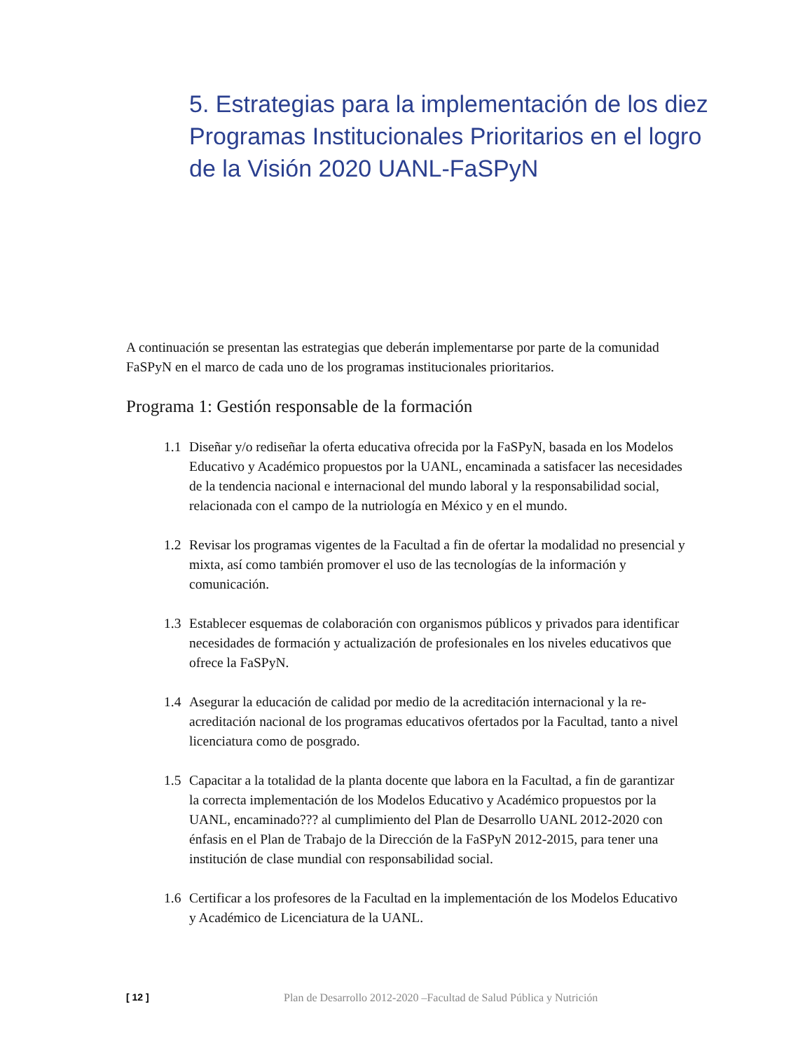5. Estrategias para la implementación de los diez Programas Institucionales Prioritarios en el logro de la Visión 2020 UANL-FaSPyN
A continuación se presentan las estrategias que deberán implementarse por parte de la comunidad FaSPyN en el marco de cada uno de los programas institucionales prioritarios.
Programa 1: Gestión responsable de la formación
1.1 Diseñar y/o rediseñar la oferta educativa ofrecida por la FaSPyN, basada en los Modelos Educativo y Académico propuestos por la UANL, encaminada a satisfacer las necesidades de la tendencia nacional e internacional del mundo laboral y la responsabilidad social, relacionada con el campo de la nutriología en México y en el mundo.
1.2 Revisar los programas vigentes de la Facultad a fin de ofertar la modalidad no presencial y mixta, así como también promover el uso de las tecnologías de la información y comunicación.
1.3 Establecer esquemas de colaboración con organismos públicos y privados para identificar necesidades de formación y actualización de profesionales en los niveles educativos que ofrece la FaSPyN.
1.4 Asegurar la educación de calidad por medio de la acreditación internacional y la re-acreditación nacional de los programas educativos ofertados por la Facultad, tanto a nivel licenciatura como de posgrado.
1.5 Capacitar a la totalidad de la planta docente que labora en la Facultad, a fin de garantizar la correcta implementación de los Modelos Educativo y Académico propuestos por la UANL, encaminado??? al cumplimiento del Plan de Desarrollo UANL 2012-2020 con énfasis en el Plan de Trabajo de la Dirección de la FaSPyN 2012-2015, para tener una institución de clase mundial con responsabilidad social.
1.6 Certificar a los profesores de la Facultad en la implementación de los Modelos Educativo y Académico de Licenciatura de la UANL.
[ 12 ] Plan de Desarrollo 2012-2020 –Facultad de Salud Pública y Nutrición